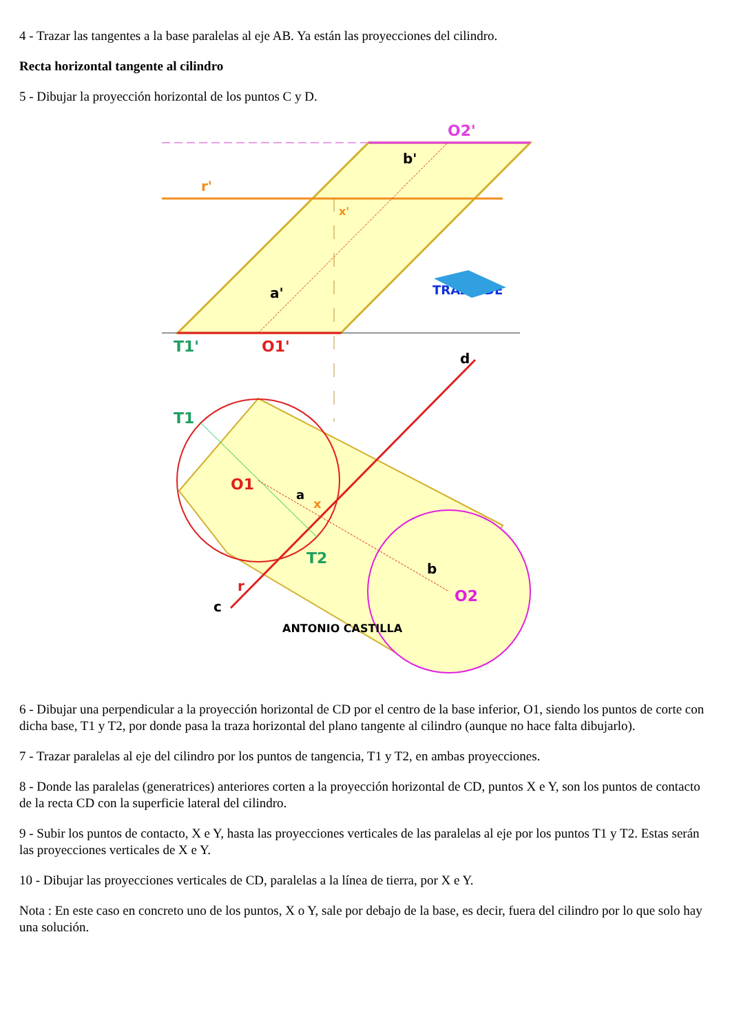4 - Trazar las tangentes a la base paralelas al eje AB. Ya están las proyecciones del cilindro.
Recta horizontal tangente al cilindro
5 - Dibujar la proyección horizontal de los puntos C y D.
r'
x'
O2'
b'
a'
T1'
O1'
TRAZOIDE
T1
O1
a
x
T2
b
O2
r
c
d
ANTONIO CASTILLA
6 - Dibujar una perpendicular a la proyección horizontal de CD por el centro de la base inferior, O1, siendo los puntos de corte con dicha base, T1 y T2, por donde pasa la traza horizontal del plano tangente al cilindro (aunque no hace falta dibujarlo).
7 - Trazar paralelas al eje del cilindro por los puntos de tangencia, T1 y T2, en ambas proyecciones.
8 - Donde las paralelas (generatrices) anteriores corten a la proyección horizontal de CD, puntos X e Y, son los puntos de contacto de la recta CD con la superficie lateral del cilindro.
9 - Subir los puntos de contacto, X e Y, hasta las proyecciones verticales de las paralelas al eje por los puntos T1 y T2. Estas serán las proyecciones verticales de X e Y.
10 - Dibujar las proyecciones verticales de CD, paralelas a la línea de tierra, por X e Y.
Nota : En este caso en concreto uno de los puntos, X o Y, sale por debajo de la base, es decir, fuera del cilindro por lo que solo hay una solución.